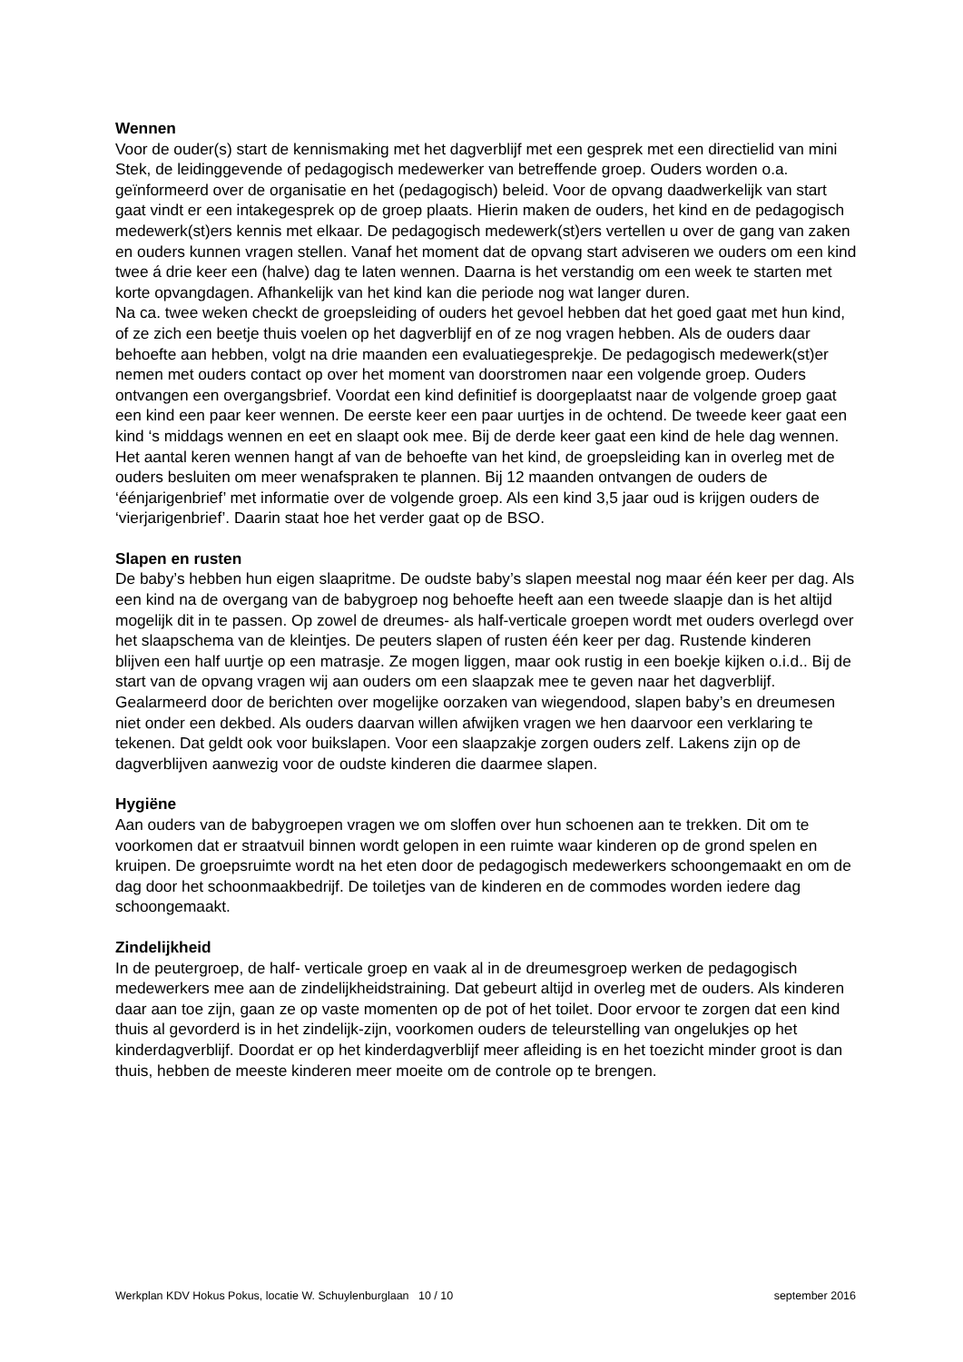Wennen
Voor de ouder(s) start de kennismaking met het dagverblijf met een gesprek met een directielid van mini Stek, de leidinggevende of pedagogisch medewerker van betreffende groep. Ouders worden o.a. geïnformeerd over de organisatie en het (pedagogisch) beleid. Voor de opvang daadwerkelijk van start gaat vindt er een intakegesprek op de groep plaats. Hierin maken de ouders, het kind en de pedagogisch medewerk(st)ers kennis met elkaar. De pedagogisch medewerk(st)ers vertellen u over de gang van zaken en ouders kunnen vragen stellen. Vanaf het moment dat de opvang start adviseren we ouders om een kind twee á drie keer een (halve) dag te laten wennen. Daarna is het verstandig om een week te starten met korte opvangdagen. Afhankelijk van het kind kan die periode nog wat langer duren.
Na ca. twee weken checkt de groepsleiding of ouders het gevoel hebben dat het goed gaat met hun kind, of ze zich een beetje thuis voelen op het dagverblijf en of ze nog vragen hebben. Als de ouders daar behoefte aan hebben, volgt na drie maanden een evaluatiegesprekje. De pedagogisch medewerk(st)er nemen met ouders contact op over het moment van doorstromen naar een volgende groep. Ouders ontvangen een overgangsbrief. Voordat een kind definitief is doorgeplaatst naar de volgende groep gaat een kind een paar keer wennen. De eerste keer een paar uurtjes in de ochtend. De tweede keer gaat een kind ‘s middags wennen en eet en slaapt ook mee. Bij de derde keer gaat een kind de hele dag wennen. Het aantal keren wennen hangt af van de behoefte van het kind, de groepsleiding kan in overleg met de ouders besluiten om meer wenafspraken te plannen. Bij 12 maanden ontvangen de ouders de ‘éénjarigenbrief’ met informatie over de volgende groep. Als een kind 3,5 jaar oud is krijgen ouders de ‘vierjarigenbrief’. Daarin staat hoe het verder gaat op de BSO.
Slapen en rusten
De baby’s hebben hun eigen slaapritme. De oudste baby’s slapen meestal nog maar één keer per dag. Als een kind na de overgang van de babygroep nog behoefte heeft aan een tweede slaapje dan is het altijd mogelijk dit in te passen. Op zowel de dreumes- als half-verticale groepen wordt met ouders overlegd over het slaapschema van de kleintjes. De peuters slapen of rusten één keer per dag. Rustende kinderen blijven een half uurtje op een matrasje. Ze mogen liggen, maar ook rustig in een boekje kijken o.i.d.. Bij de start van de opvang vragen wij aan ouders om een slaapzak mee te geven naar het dagverblijf. Gealarmeerd door de berichten over mogelijke oorzaken van wiegendood, slapen baby’s en dreumesen niet onder een dekbed. Als ouders daarvan willen afwijken vragen we hen daarvoor een verklaring te tekenen. Dat geldt ook voor buikslapen. Voor een slaapzakje zorgen ouders zelf. Lakens zijn op de dagverblijven aanwezig voor de oudste kinderen die daarmee slapen.
Hygiëne
Aan ouders van de babygroepen vragen we om sloffen over hun schoenen aan te trekken. Dit om te voorkomen dat er straatvuil binnen wordt gelopen in een ruimte waar kinderen op de grond spelen en kruipen. De groepsruimte wordt na het eten door de pedagogisch medewerkers schoongemaakt en om de dag door het schoonmaakbedrijf. De toiletjes van de kinderen en de commodes worden iedere dag schoongemaakt.
Zindelijkheid
In de peutergroep, de half- verticale groep en vaak al in de dreumesgroep werken de pedagogisch medewerkers mee aan de zindelijkheidstraining. Dat gebeurt altijd in overleg met de ouders. Als kinderen daar aan toe zijn, gaan ze op vaste momenten op de pot of het toilet. Door ervoor te zorgen dat een kind thuis al gevorderd is in het zindelijk-zijn, voorkomen ouders de teleurstelling van ongelukjes op het kinderdagverblijf. Doordat er op het kinderdagverblijf meer afleiding is en het toezicht minder groot is dan thuis, hebben de meeste kinderen meer moeite om de controle op te brengen.
Werkplan KDV Hokus Pokus, locatie W. Schuylenburglaan 10 / 10 september 2016